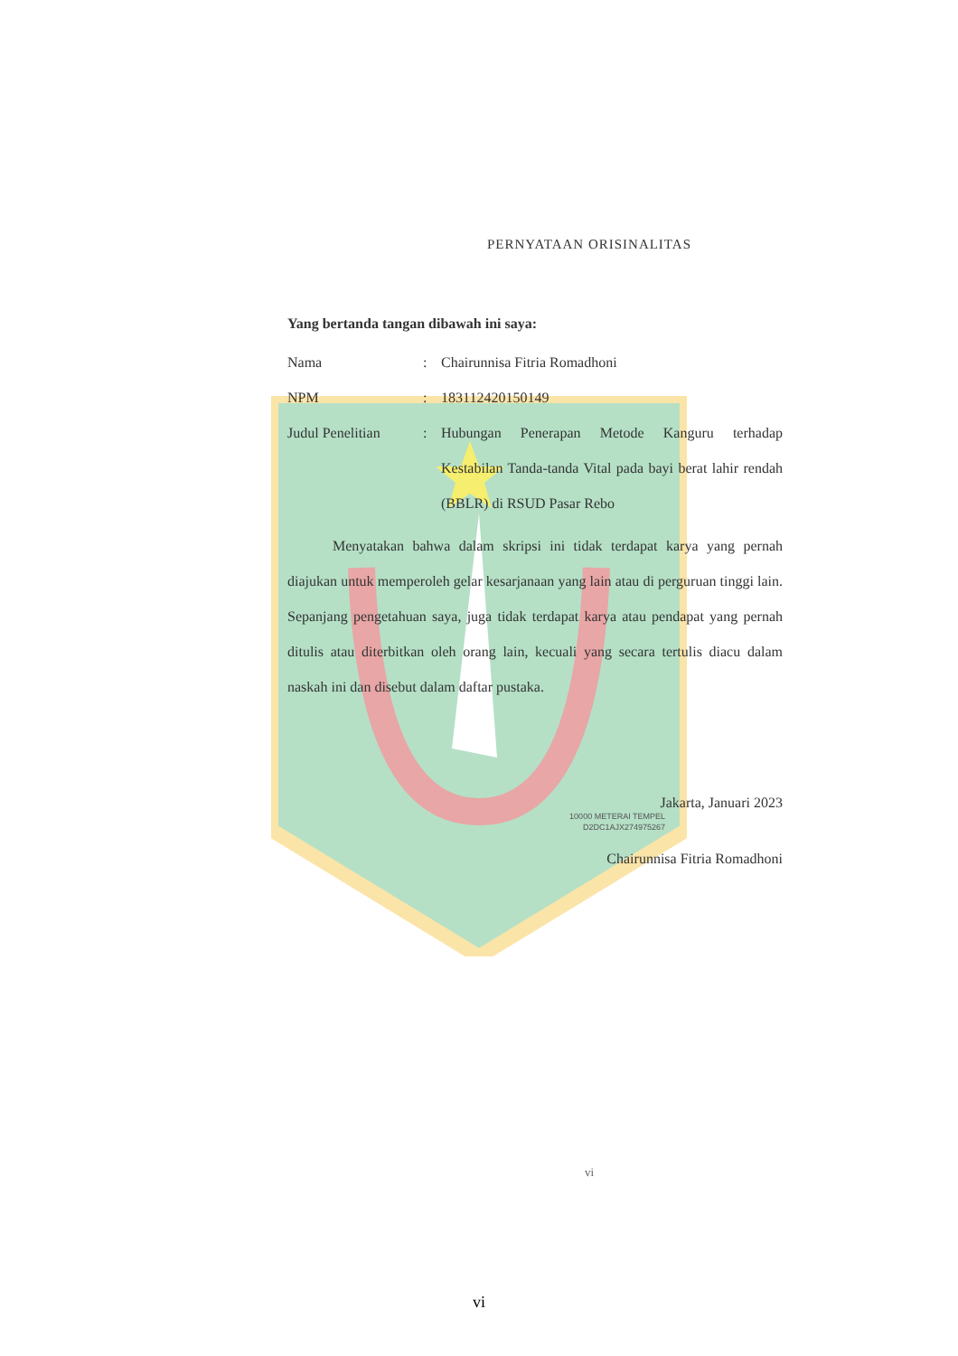PERNYATAAN ORISINALITAS
Yang bertanda tangan dibawah ini saya:
Nama: Chairunnisa Fitria Romadhoni
NPM: 183112420150149
Judul Penelitian: Hubungan Penerapan Metode Kanguru terhadap Kestabilan Tanda-tanda Vital pada bayi berat lahir rendah (BBLR) di RSUD Pasar Rebo
Menyatakan bahwa dalam skripsi ini tidak terdapat karya yang pernah diajukan untuk memperoleh gelar kesarjanaan yang lain atau di perguruan tinggi lain. Sepanjang pengetahuan saya, juga tidak terdapat karya atau pendapat yang pernah ditulis atau diterbitkan oleh orang lain, kecuali yang secara tertulis diacu dalam naskah ini dan disebut dalam daftar pustaka.
Jakarta, Januari 2023
10000 METERAI TEMPEL
D2DC1AJX274975267
Chairunnisa Fitria Romadhoni
vi
vi